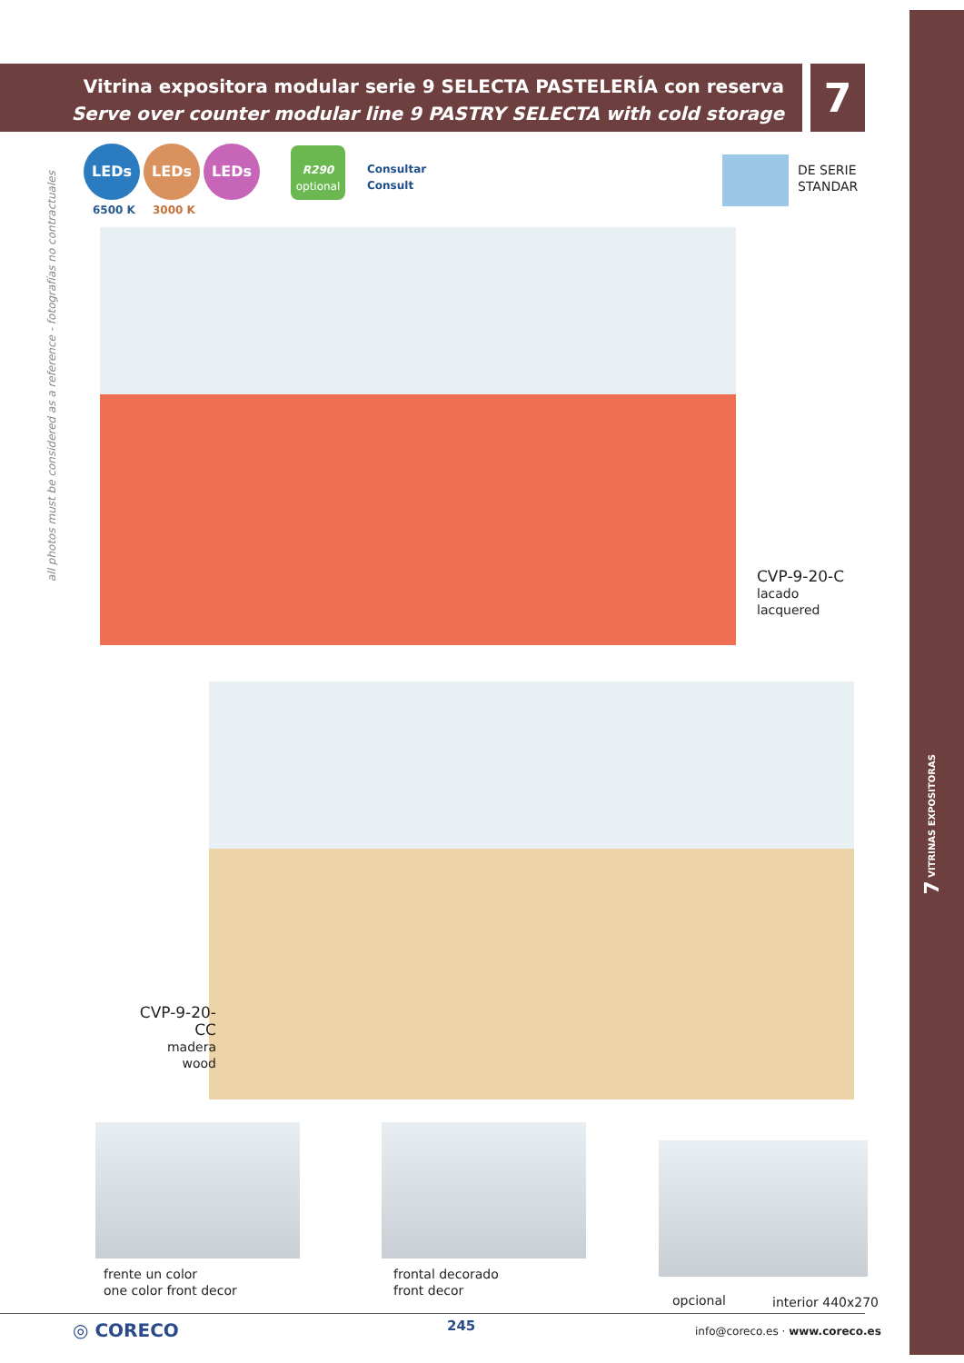Vitrina expositora modular serie 9 SELECTA PASTELERÍA con reserva
Serve over counter modular line 9 PASTRY SELECTA with cold storage
7
all photos must be considered as a reference - fotografías no contractuales
LEDs LEDs LEDs
6500 K 3000 K
R290
optional
Consultar
Consult
DE SERIE
STANDAR
CVP-9-20-C
lacado
lacquered
CVP-9-20-CC
madera
wood
frente un color
one color front decor
frontal decorado
front decor
opcional interior 440x270
◎ CORECO 245 info@coreco.es · www.coreco.es
7 VITRINAS EXPOSITORAS